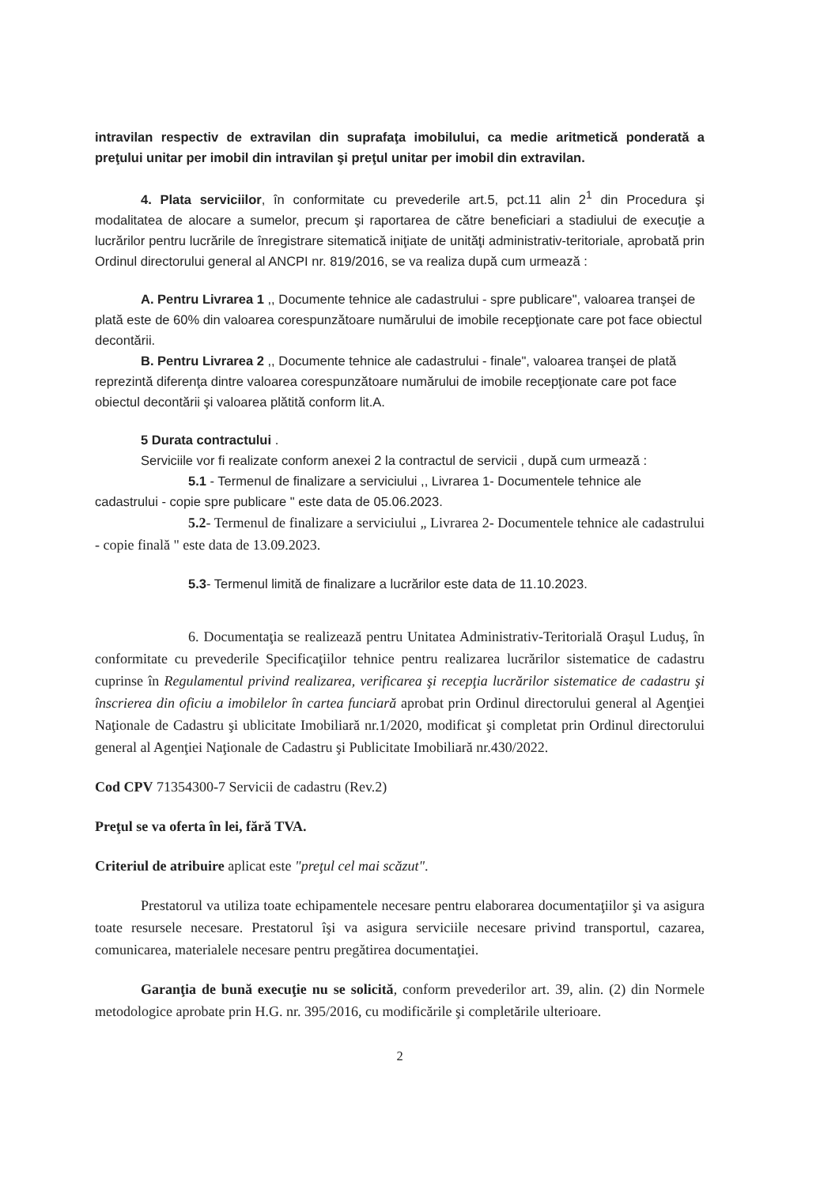intravilan respectiv de extravilan din suprafaţa imobilului, ca medie aritmetică ponderată a preţului unitar per imobil din intravilan şi preţul unitar per imobil din extravilan.
4. Plata serviciilor, în conformitate cu prevederile art.5, pct.11 alin 2<sup>1</sup> din Procedura şi modalitatea de alocare a sumelor, precum şi raportarea de către beneficiari a stadiului de execuţie a lucrărilor pentru lucrările de înregistrare sitematică iniţiate de unităţi administrativ-teritoriale, aprobată prin Ordinul directorului general al ANCPI nr. 819/2016, se va realiza după cum urmează :
A. Pentru Livrarea 1 ,, Documente tehnice ale cadastrului - spre publicare", valoarea tranşei de plată este de 60% din valoarea corespunzătoare numărului de imobile recepţionate care pot face obiectul decontării.
B. Pentru Livrarea 2 ,, Documente tehnice ale cadastrului - finale", valoarea tranşei de plată reprezintă diferenţa dintre valoarea corespunzătoare numărului de imobile recepţionate care pot face obiectul decontării şi valoarea plătită conform lit.A.
5 Durata contractului .
Serviciile vor fi realizate conform anexei 2 la contractul de servicii , după cum urmează :
5.1 - Termenul de finalizare a serviciului ,, Livrarea 1- Documentele tehnice ale cadastrului - copie spre publicare " este data de 05.06.2023.
5.2- Termenul de finalizare a serviciului „ Livrarea 2- Documentele tehnice ale cadastrului - copie finală " este data de 13.09.2023.
5.3- Termenul limită de finalizare a lucrărilor este data de 11.10.2023.
6. Documentaţia se realizează pentru Unitatea Administrativ-Teritorială Oraşul Luduş, în conformitate cu prevederile Specificaţiilor tehnice pentru realizarea lucrărilor sistematice de cadastru cuprinse în Regulamentul privind realizarea, verificarea şi recepţia lucrărilor sistematice de cadastru şi înscrierea din oficiu a imobilelor în cartea funciară aprobat prin Ordinul directorului general al Agenţiei Naţionale de Cadastru şi ublicitate Imobiliară nr.1/2020, modificat şi completat prin Ordinul directorului general al Agenţiei Naţionale de Cadastru şi Publicitate Imobiliară nr.430/2022.
Cod CPV 71354300-7 Servicii de cadastru (Rev.2)
Preţul se va oferta în lei, fără TVA.
Criteriul de atribuire aplicat este "preţul cel mai scăzut".
Prestatorul va utiliza toate echipamentele necesare pentru elaborarea documentaţiilor şi va asigura toate resursele necesare. Prestatorul îşi va asigura serviciile necesare privind transportul, cazarea, comunicarea, materialele necesare pentru pregătirea documentaţiei.
Garanţia de bună execuţie nu se solicită, conform prevederilor art. 39, alin. (2) din Normele metodologice aprobate prin H.G. nr. 395/2016, cu modificările şi completările ulterioare.
2